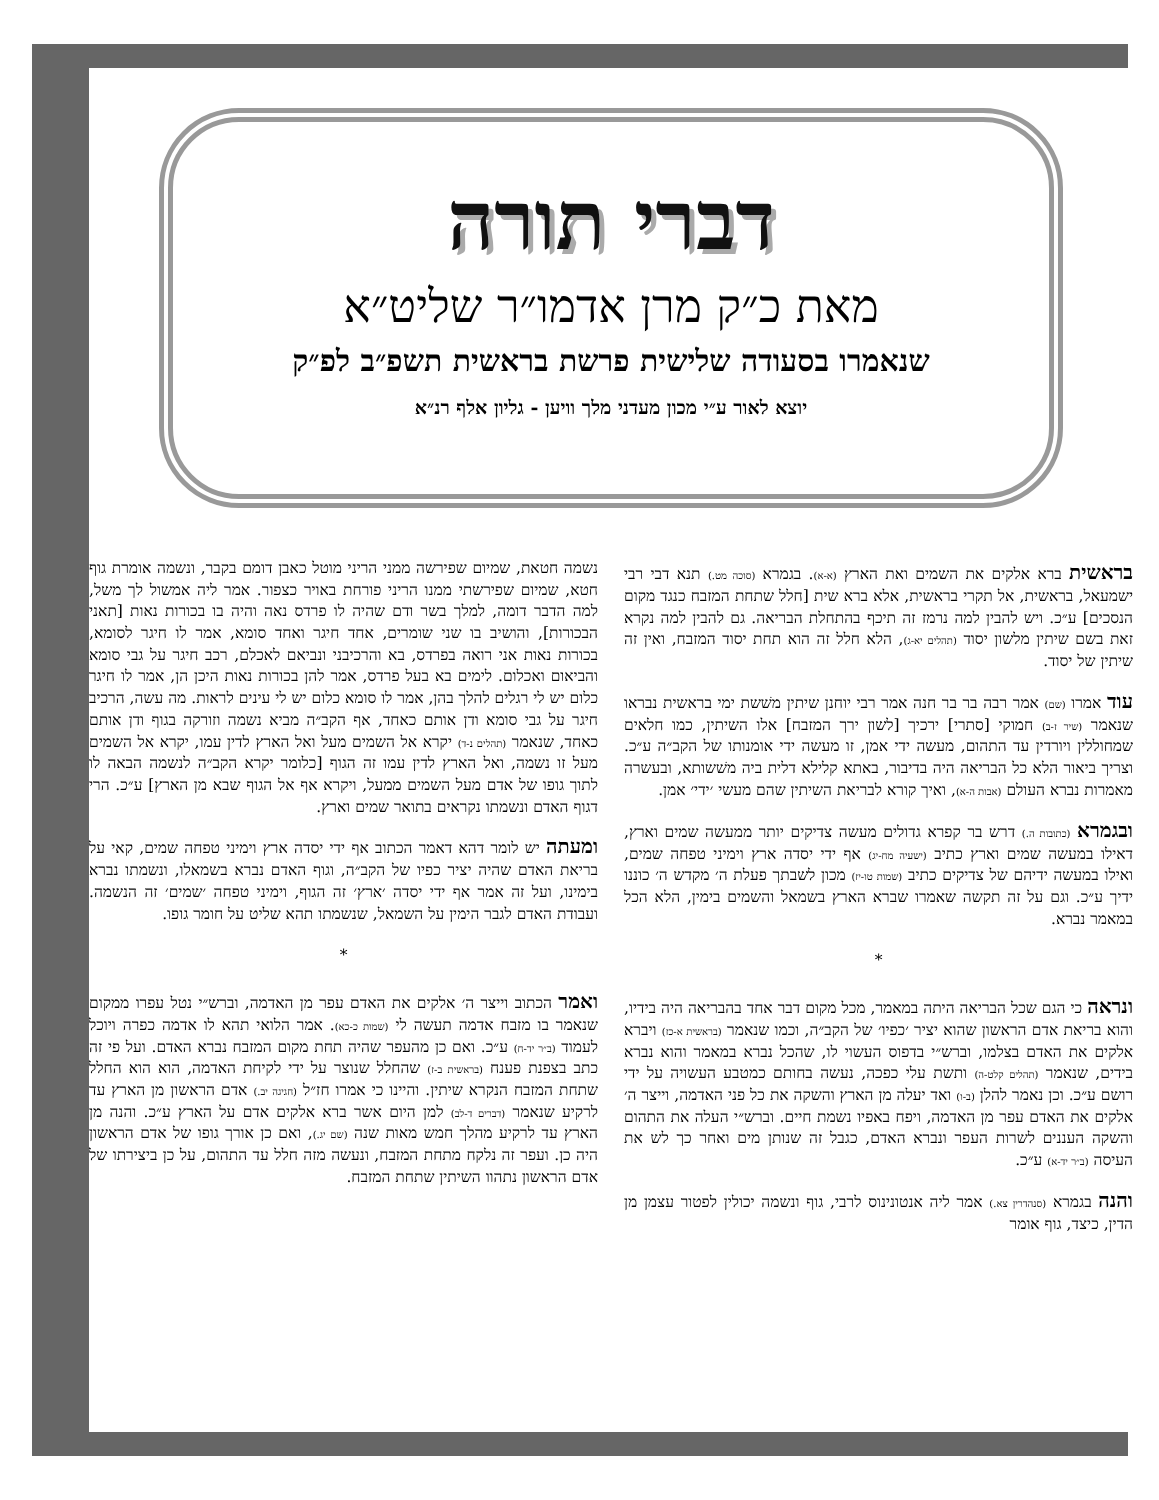דברי תורה
מאת כ״ק מרן אדמו״ר שליט״א
שנאמרו בסעודה שלישית פרשת בראשית תשפ״ב לפ״ק
יוצא לאור ע״י מכון מעדני מלך וויען - גליון אלף רנ״א
בראשית ברא אלקים את השמים ואת הארץ (א-א). בגמרא (סוכה מט.) תנא דבי רבי ישמעאל, בראשית, אל תקרי בראשית, אלא ברא שית [חלל שתחת המזבח כנגד מקום הנסכים] ע״כ. ויש להבין למה נרמז זה תיכף בהתחלת הבריאה. גם להבין למה נקרא זאת בשם שיתין מלשון יסוד (תהלים יא-ג), הלא חלל זה הוא תחת יסוד המזבח, ואין זה שיתין של יסוד.
עוד אמרו (שם) אמר רבה בר בר חנה אמר רבי יוחנן שיתין משׁשת ימי בראשית נבראו שנאמר (שיר ז-ב) חמוקי [סתרי] ירכיך [לשון ירך המזבח] אלו השיתין, כמו חלאים שמחוללין ויורדין עד התהום, מעשה ידי אמן, זו מעשה ידי אומנותו של הקב״ה ע״כ. וצריך ביאור הלא כל הבריאה היה בדיבור, באתא קלילא דלית ביה משׁשותא, ובעשרה מאמרות נברא העולם (אבות ה-א), ואיך קורא לבריאת השיתין שהם מעשי ׳ידי׳ אמן.
ובגמרא (כתובות ה.) דרש בר קפרא גדולים מעשה צדיקים יותר ממעשה שמים וארץ, דאילו במעשה שמים וארץ כתיב (ישעיה מח-יג) אף ידי יסדה ארץ וימיני טפחה שמים, ואילו במעשה ידיהם של צדיקים כתיב (שמות טו-יז) מכון לשבתך פעלת ה׳ מקדש ה׳ כוננו ידיך ע״כ. וגם על זה תקשה שאמרו שברא הארץ בשמאל והשמים בימין, הלא הכל במאמר נברא.
*
ונראה כי הגם שכל הבריאה היתה במאמר, מכל מקום דבר אחד בהבריאה היה בידיו, והוא בריאת אדם הראשון שהוא יציר ׳כפיו׳ של הקב״ה, וכמו שנאמר (בראשית א-כז) ויברא אלקים את האדם בצלמו, וברש״י בדפוס העשוי לו, שהכל נברא במאמר והוא נברא בידים, שנאמר (תהלים קלט-ה) ותשת עלי כפכה, נעשה בחותם כמטבע העשויה על ידי רושם ע״כ. וכן נאמר להלן (ב-ו) ואד יעלה מן הארץ והשקה את כל פני האדמה, וייצר ה׳ אלקים את האדם עפר מן האדמה, ויפח באפיו נשמת חיים. וברש״י העלה את התהום והשקה העננים לשרות העפר ונברא האדם, כגבל זה שנותן מים ואחר כך לש את העיסה (ב״ר יד-א) ע״כ.
והנה בגמרא (סנהדרין צא.) אמר ליה אנטונינוס לרבי, גוף ונשמה יכולין לפטור עצמן מן הדין, כיצד, גוף אומר
נשמה חטאת, שמיום שפירשה ממני הריני מוטל כאבן דומם בקבר, ונשמה אומרת גוף חטא, שמיום שפירשתי ממנו הריני פורחת באויר כצפור. אמר ליה אמשול לך משל, למה הדבר דומה, למלך בשר ודם שהיה לו פרדס נאה והיה בו בכורות נאות [תאני הבכורות], והושיב בו שני שומרים, אחד חיגר ואחד סומא, אמר לו חיגר לסומא, בכורות נאות אני רואה בפרדס, בא והרכיבני ונביאם לאכלם, רכב חיגר על גבי סומא והביאום ואכלום. לימים בא בעל פרדס, אמר להן בכורות נאות היכן הן, אמר לו חיגר כלום יש לי רגלים להלך בהן, אמר לו סומא כלום יש לי עינים לראות. מה עשה, הרכיב חיגר על גבי סומא ודן אותם כאחד, אף הקב״ה מביא נשמה וזורקה בגוף ודן אותם כאחד, שנאמר (תהלים נ-ד) יקרא אל השמים מעל ואל הארץ לדין עמו, יקרא אל השמים מעל זו נשמה, ואל הארץ לדין עמו זה הגוף [כלומר יקרא הקב״ה לנשמה הבאה לו לתוך גופו של אדם מעל השמים ממעל, ויקרא אף אל הגוף שבא מן הארץ] ע״כ. הרי דגוף האדם ונשמתו נקראים בתואר שמים וארץ.
ומעתה יש לומר דהא דאמר הכתוב אף ידי יסדה ארץ וימיני טפחה שמים, קאי על בריאת האדם שהיה יציר כפיו של הקב״ה, וגוף האדם נברא בשמאלו, ונשמתו נברא בימינו, ועל זה אמר אף ידי יסדה ׳ארץ׳ זה הגוף, וימיני טפחה ׳שמים׳ זה הנשמה. ועבודת האדם לגבר הימין על השמאל, שנשמתו תהא שליט על חומר גופו.
*
ואמר הכתוב וייצר ה׳ אלקים את האדם עפר מן האדמה, וברש״י נטל עפרו ממקום שנאמר בו מזבח אדמה תעשה לי (שמות כ-כא). אמר הלואי תהא לו אדמה כפרה ויוכל לעמוד (ב״ר יד-ח) ע״כ. ואם כן מהעפר שהיה תחת מקום המזבח נברא האדם. ועל פי זה כתב בצפנת פענח (בראשית ב-ז) שהחלל שנוצר על ידי לקיחת האדמה, הוא הוא החלל שתחת המזבח הנקרא שיתין. והיינו כי אמרו חז״ל (חגיגה יב.) אדם הראשון מן הארץ עד לרקיע שנאמר (דברים ד-לב) למן היום אשר ברא אלקים אדם על הארץ ע״כ. והנה מן הארץ עד לרקיע מהלך חמש מאות שנה (שם יג.), ואם כן אורך גופו של אדם הראשון היה כן. ועפר זה נלקח מתחת המזבח, ונעשה מזה חלל עד התהום, על כן ביצירתו של אדם הראשון נתהוו השיתין שתחת המזבח.